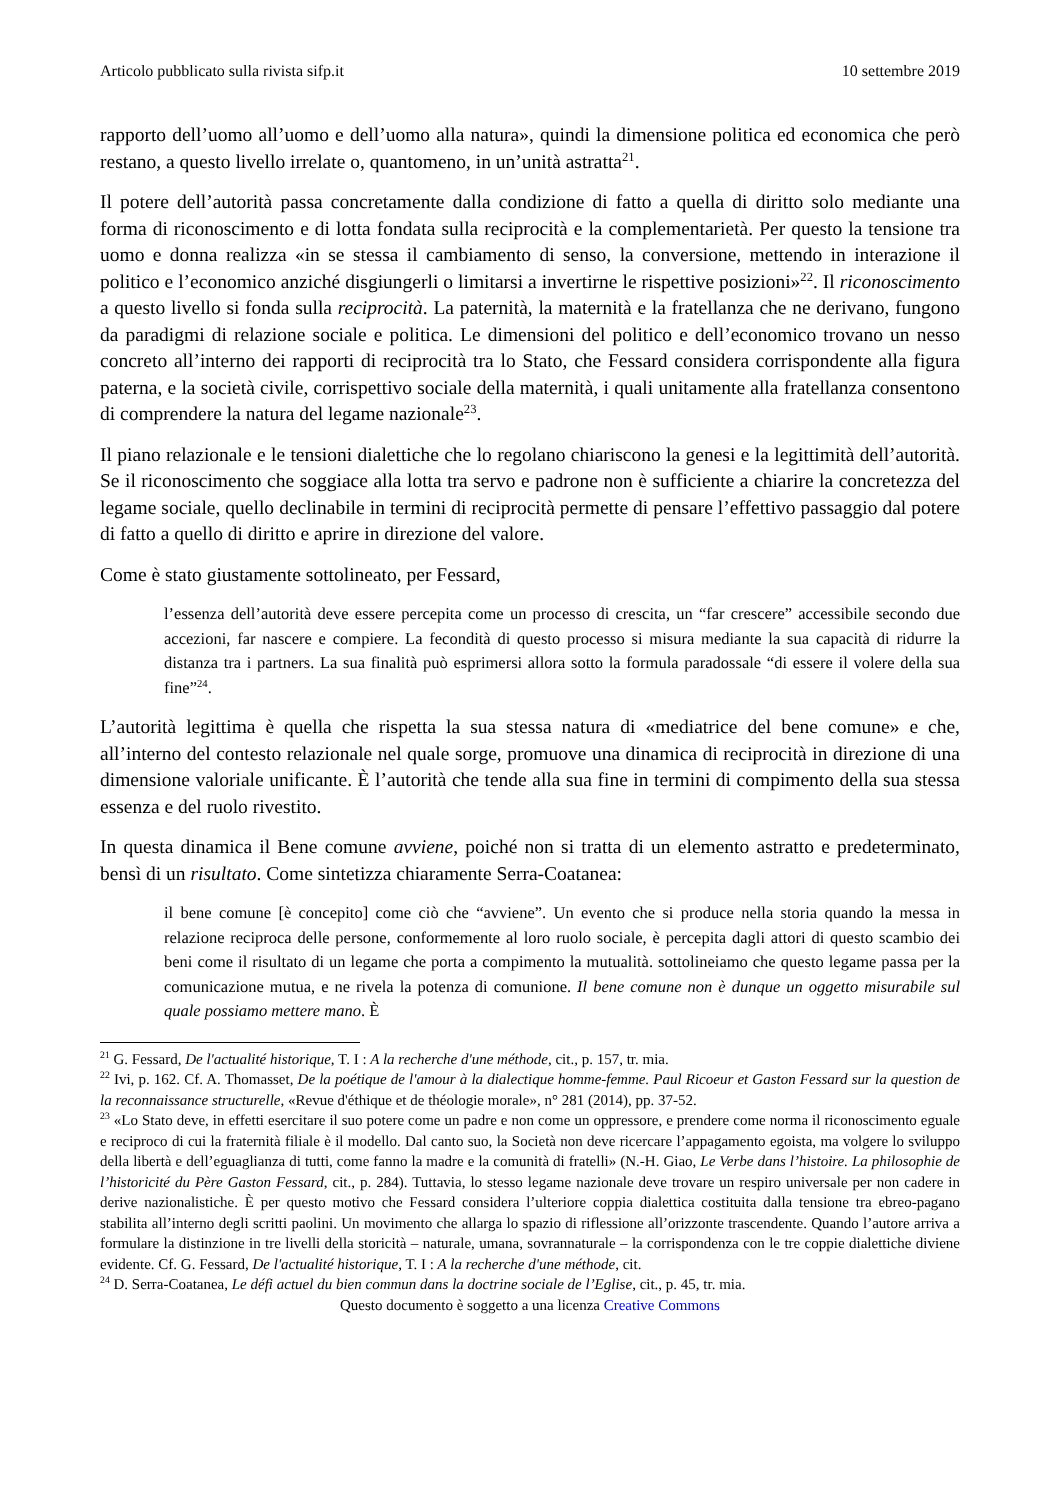Articolo pubblicato sulla rivista sifp.it 10 settembre 2019
rapporto dell’uomo all’uomo e dell’uomo alla natura», quindi la dimensione politica ed economica che però restano, a questo livello irrelate o, quantomeno, in un’unità astratta<sup>21</sup>.
Il potere dell’autorità passa concretamente dalla condizione di fatto a quella di diritto solo mediante una forma di riconoscimento e di lotta fondata sulla reciprocità e la complementarietà. Per questo la tensione tra uomo e donna realizza «in se stessa il cambiamento di senso, la conversione, mettendo in interazione il politico e l’economico anziché disgiungerli o limitarsi a invertirne le rispettive posizioni»<sup>22</sup>. Il riconoscimento a questo livello si fonda sulla reciprocità. La paternità, la maternità e la fratellanza che ne derivano, fungono da paradigmi di relazione sociale e politica. Le dimensioni del politico e dell’economico trovano un nesso concreto all’interno dei rapporti di reciprocità tra lo Stato, che Fessard considera corrispondente alla figura paterna, e la società civile, corrispettivo sociale della maternità, i quali unitamente alla fratellanza consentono di comprendere la natura del legame nazionale<sup>23</sup>.
Il piano relazionale e le tensioni dialettiche che lo regolano chiariscono la genesi e la legittimità dell’autorità. Se il riconoscimento che soggiace alla lotta tra servo e padrone non è sufficiente a chiarire la concretezza del legame sociale, quello declinabile in termini di reciprocità permette di pensare l’effettivo passaggio dal potere di fatto a quello di diritto e aprire in direzione del valore.
Come è stato giustamente sottolineato, per Fessard,
l’essenza dell’autorità deve essere percepita come un processo di crescita, un “far crescere” accessibile secondo due accezioni, far nascere e compiere. La fecondità di questo processo si misura mediante la sua capacità di ridurre la distanza tra i partners. La sua finalità può esprimersi allora sotto la formula paradossale “di essere il volere della sua fine”<sup>24</sup>.
L’autorità legittima è quella che rispetta la sua stessa natura di «mediatrice del bene comune» e che, all’interno del contesto relazionale nel quale sorge, promuove una dinamica di reciprocità in direzione di una dimensione valoriale unificante. È l’autorità che tende alla sua fine in termini di compimento della sua stessa essenza e del ruolo rivestito.
In questa dinamica il Bene comune avviene, poiché non si tratta di un elemento astratto e predeterminato, bensì di un risultato. Come sintetizza chiaramente Serra-Coatanea:
il bene comune [è concepito] come ciò che “avviene”. Un evento che si produce nella storia quando la messa in relazione reciproca delle persone, conformemente al loro ruolo sociale, è percepita dagli attori di questo scambio dei beni come il risultato di un legame che porta a compimento la mutualità. sottolineiamo che questo legame passa per la comunicazione mutua, e ne rivela la potenza di comunione. Il bene comune non è dunque un oggetto misurabile sul quale possiamo mettere mano. È
<sup>21</sup> G. Fessard, De l'actualité historique, T. I : A la recherche d'une méthode, cit., p. 157, tr. mia.
<sup>22</sup> Ivi, p. 162. Cf. A. Thomasset, De la poétique de l'amour à la dialectique homme-femme. Paul Ricoeur et Gaston Fessard sur la question de la reconnaissance structurelle, «Revue d'éthique et de théologie morale», n° 281 (2014), pp. 37-52.
<sup>23</sup> «Lo Stato deve, in effetti esercitare il suo potere come un padre e non come un oppressore, e prendere come norma il riconoscimento eguale e reciproco di cui la fraternità filiale è il modello. Dal canto suo, la Società non deve ricercare l’appagamento egoista, ma volgere lo sviluppo della libertà e dell’eguaglianza di tutti, come fanno la madre e la comunità di fratelli» (N.-H. Giao, Le Verbe dans l’histoire. La philosophie de l’historicité du Père Gaston Fessard, cit., p. 284). Tuttavia, lo stesso legame nazionale deve trovare un respiro universale per non cadere in derive nazionalistiche. È per questo motivo che Fessard considera l’ulteriore coppia dialettica costituita dalla tensione tra ebreo-pagano stabilita all’interno degli scritti paolini. Un movimento che allarga lo spazio di riflessione all’orizzonte trascendente. Quando l’autore arriva a formulare la distinzione in tre livelli della storicità – naturale, umana, sovrannaturale – la corrispondenza con le tre coppie dialettiche diviene evidente. Cf. G. Fessard, De l'actualité historique, T. I : A la recherche d'une méthode, cit.
<sup>24</sup> D. Serra-Coatanea, Le défi actuel du bien commun dans la doctrine sociale de l’Eglise, cit., p. 45, tr. mia.
Questo documento è soggetto a una licenza Creative Commons